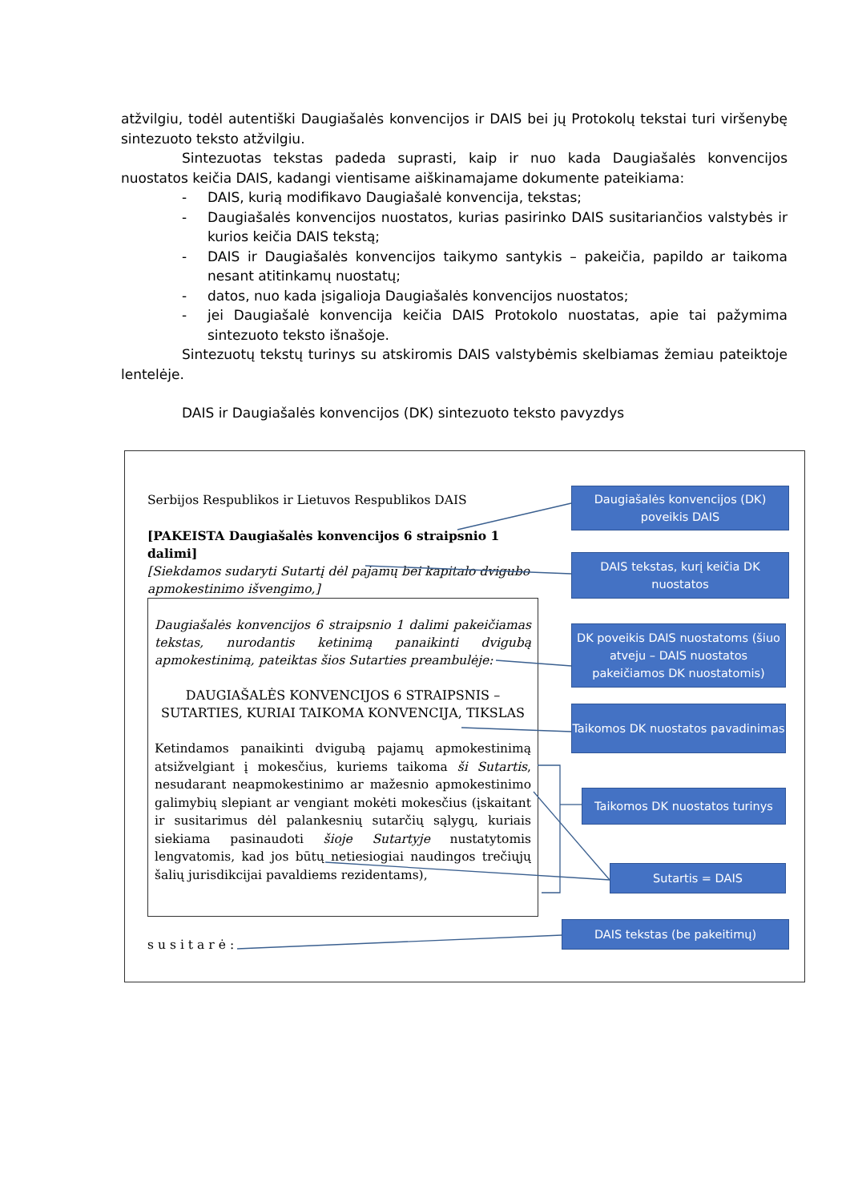atžvilgiu, todėl autentiški Daugiašalės konvencijos ir DAIS bei jų Protokolų tekstai turi viršenybę sintezuoto teksto atžvilgiu.
Sintezuotas tekstas padeda suprasti, kaip ir nuo kada Daugiašalės konvencijos nuostatos keičia DAIS, kadangi vientisame aiškinamajame dokumente pateikiama:
- DAIS, kurią modifikavo Daugiašalė konvencija, tekstas;
- Daugiašalės konvencijos nuostatos, kurias pasirinko DAIS susitariančios valstybės ir kurios keičia DAIS tekstą;
- DAIS ir Daugiašalės konvencijos taikymo santykis – pakeičia, papildo ar taikoma nesant atitinkamų nuostatų;
- datos, nuo kada įsigalioja Daugiašalės konvencijos nuostatos;
- jei Daugiašalė konvencija keičia DAIS Protokolo nuostatas, apie tai pažymima sintezuoto teksto išnašoje.
Sintezuotų tekstų turinys su atskiromis DAIS valstybėmis skelbiamas žemiau pateiktoje lentelėje.
DAIS ir Daugiašalės konvencijos (DK) sintezuoto teksto pavyzdys
Serbijos Respublikos ir Lietuvos Respublikos DAIS
[PAKEISTA Daugiašalės konvencijos 6 straipsnio 1 dalimi]
[Siekdamos sudaryti Sutartį dėl pajamų bei kapitalo dvigubo apmokestinimo išvengimo,]
Daugiašalės konvencijos 6 straipsnio 1 dalimi pakeičiamas tekstas, nurodantis ketinimą panaikinti dvigubą apmokestinimą, pateiktas šios Sutarties preambulėje:
DAUGIAŠALĖS KONVENCIJOS 6 STRAIPSNIS – SUTARTIES, KURIAI TAIKOMA KONVENCIJA, TIKSLAS
Ketindamos panaikinti dvigubą pajamų apmokestinimą atsižvelgiant į mokesčius, kuriems taikoma ši Sutartis, nesudarant neapmokestinimo ar mažesnio apmokestinimo galimybių slepiant ar vengiant mokėti mokesčius (įskaitant ir susitarimus dėl palankesnių sutarčių sąlygų, kuriais siekiama pasinaudoti šioje Sutartyje nustatytomis lengvatomis, kad jos būtų netiesiogiai naudingos trečiųjų šalių jurisdikcijai pavaldiems rezidentams),
susitarė:
Daugiašalės konvencijos (DK) poveikis DAIS
DAIS tekstas, kurį keičia DK nuostatos
DK poveikis DAIS nuostatoms (šiuo atveju – DAIS nuostatos pakeičiamos DK nuostatomis)
Taikomos DK nuostatos pavadinimas
Taikomos DK nuostatos turinys
Sutartis = DAIS
DAIS tekstas (be pakeitimų)